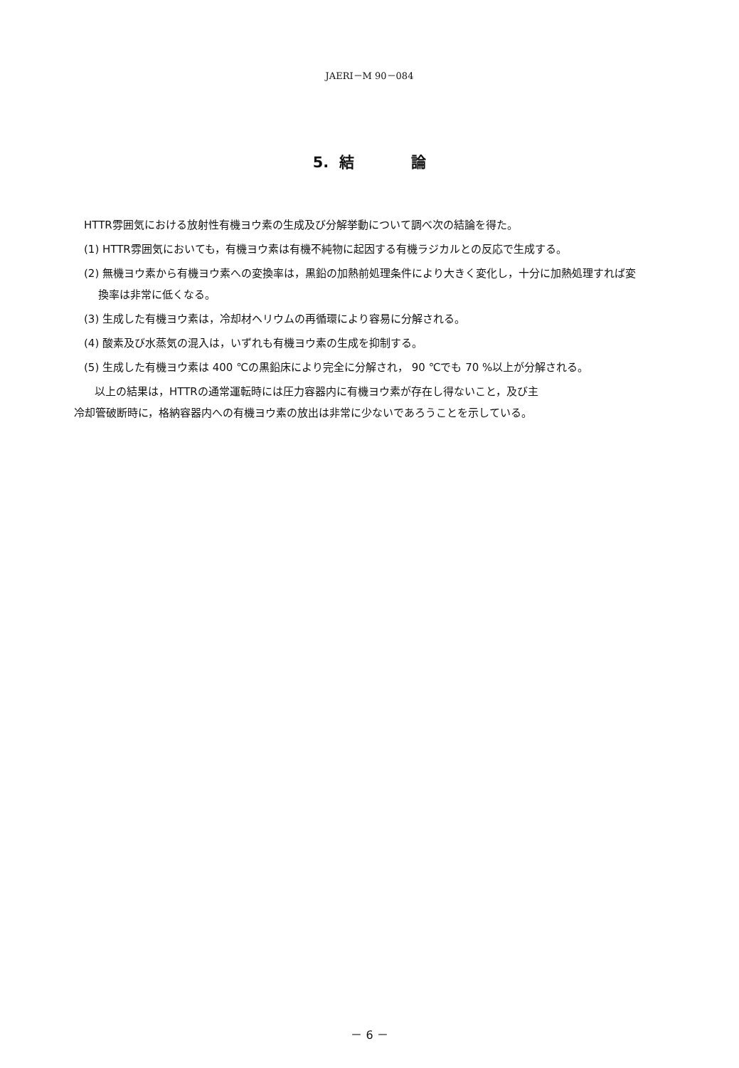JAERI－M 90－084
5. 結 論
HTTR雰囲気における放射性有機ヨウ素の生成及び分解挙動について調べ次の結論を得た。
(1) HTTR雰囲気においても，有機ヨウ素は有機不純物に起因する有機ラジカルとの反応で生成する。
(2) 無機ヨウ素から有機ヨウ素への変換率は，黒鉛の加熱前処理条件により大きく変化し，十分に加熱処理すれば変換率は非常に低くなる。
(3) 生成した有機ヨウ素は，冷却材ヘリウムの再循環により容易に分解される。
(4) 酸素及び水蒸気の混入は，いずれも有機ヨウ素の生成を抑制する。
(5) 生成した有機ヨウ素は 400 ℃の黒鉛床により完全に分解され， 90 ℃でも 70 %以上が分解される。
以上の結果は，HTTRの通常運転時には圧力容器内に有機ヨウ素が存在し得ないこと，及び主
冷却管破断時に，格納容器内への有機ヨウ素の放出は非常に少ないであろうことを示している。
－ 6 －